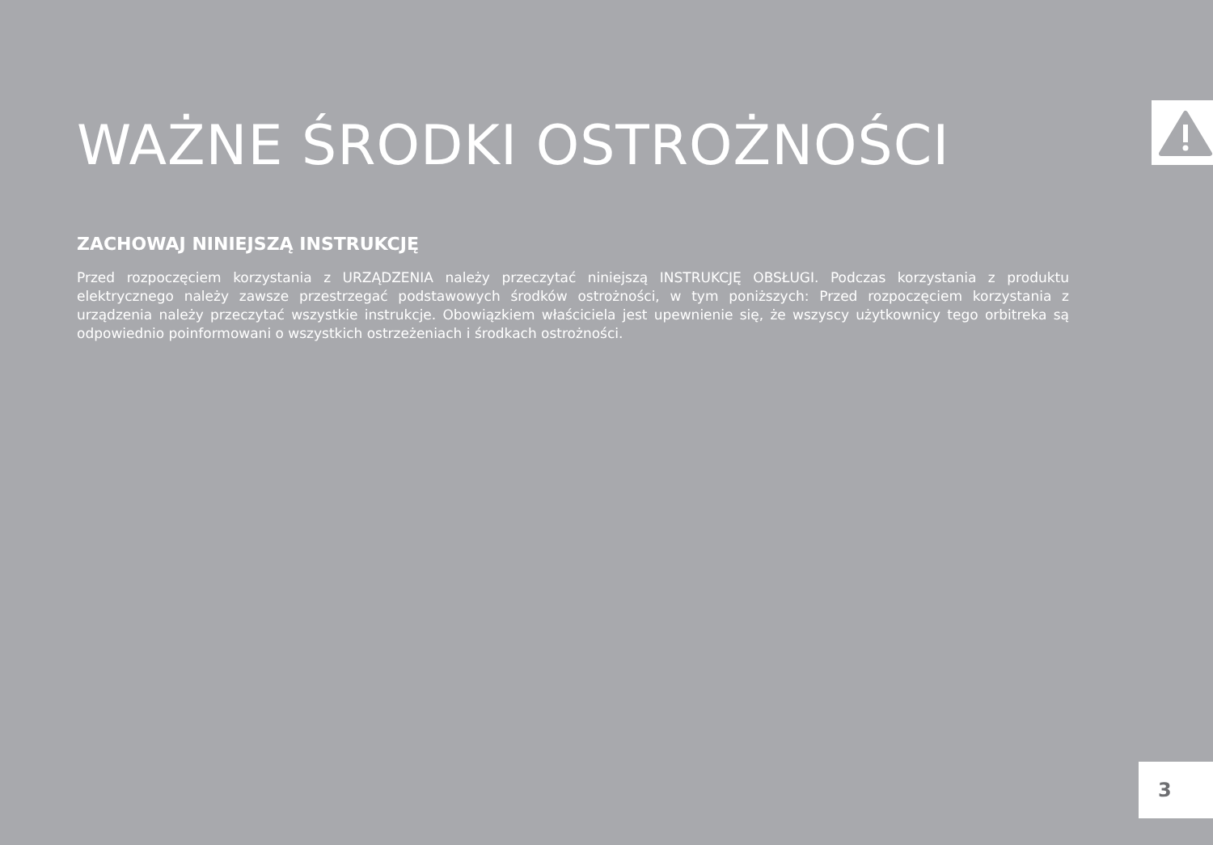WAŻNE ŚRODKI OSTROŻNOŚCI
ZACHOWAJ NINIEJSZĄ INSTRUKCJĘ
Przed rozpoczęciem korzystania z URZĄDZENIA należy przeczytać niniejszą INSTRUKCJĘ OBSŁUGI. Podczas korzystania z produktu elektrycznego należy zawsze przestrzegać podstawowych środków ostrożności, w tym poniższych: Przed rozpoczęciem korzystania z urządzenia należy przeczytać wszystkie instrukcje. Obowiązkiem właściciela jest upewnienie się, że wszyscy użytkownicy tego orbitreka są odpowiednio poinformowani o wszystkich ostrzeżeniach i środkach ostrożności.
3